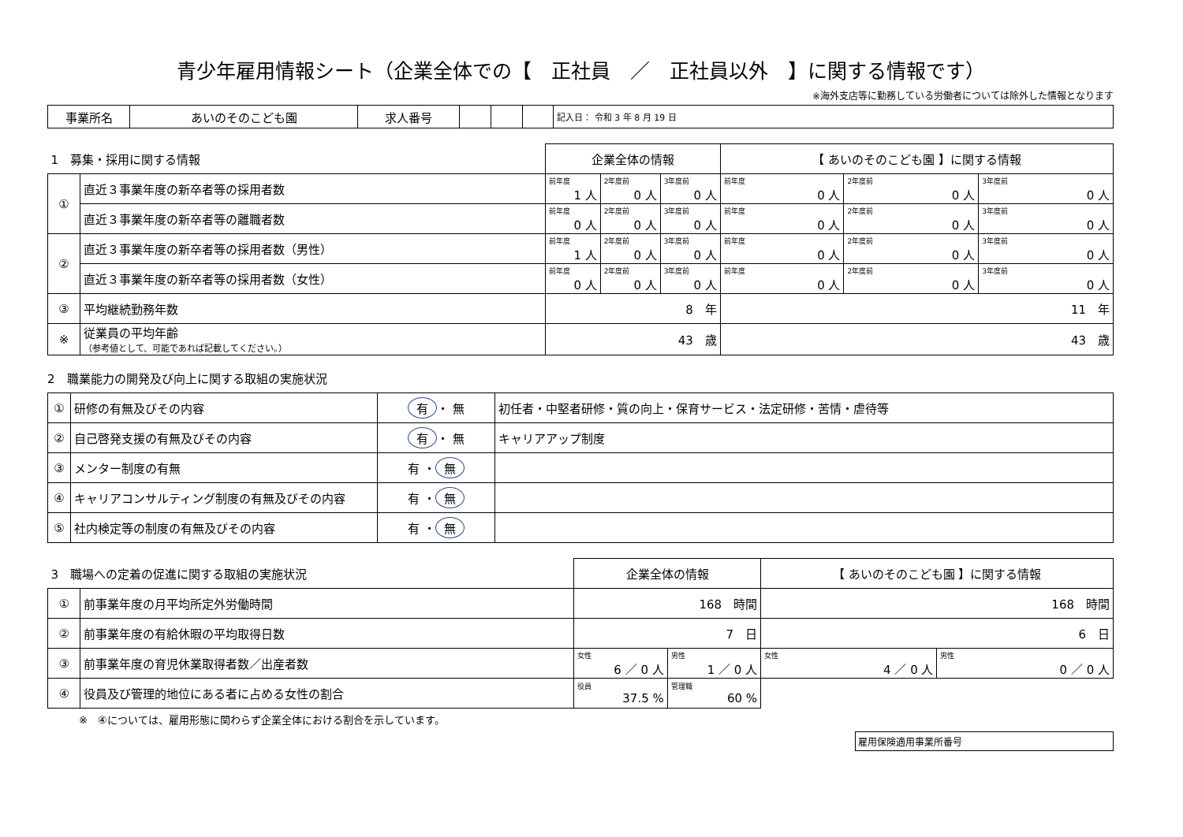青少年雇用情報シート（企業全体での【　正社員　／　正社員以外　】に関する情報です）
※海外支店等に勤務している労働者については除外した情報となります
| 事業所名 | あいのそのこども園 | 求人番号 | | | | 記入日： 令和 3 年 8 月 19 日 |
| 1 募集・採用に関する情報 | | 企業全体の情報 | | | 【 あいのそのこども園 】に関する情報 | | |
| ① | 直近３事業年度の新卒者等の採用者数 | 前年度 1 人 | 2年度前 0 人 | 3年度前 0 人 | 前年度 0 人 | 2年度前 0 人 | 3年度前 0 人 |
| | 直近３事業年度の新卒者等の離職者数 | 前年度 0 人 | 2年度前 0 人 | 3年度前 0 人 | 前年度 0 人 | 2年度前 0 人 | 3年度前 0 人 |
| ② | 直近３事業年度の新卒者等の採用者数（男性） | 前年度 1 人 | 2年度前 0 人 | 3年度前 0 人 | 前年度 0 人 | 2年度前 0 人 | 3年度前 0 人 |
| | 直近３事業年度の新卒者等の採用者数（女性） | 前年度 0 人 | 2年度前 0 人 | 3年度前 0 人 | 前年度 0 人 | 2年度前 0 人 | 3年度前 0 人 |
| ③ | 平均継続勤務年数 | 8 年 | | | 11 年 | | |
| ※ | 従業員の平均年齢 （参考値として、可能であれば記載してください。） | 43 歳 | | | 43 歳 | | |
2　職業能力の開発及び向上に関する取組の実施状況
| ① | 研修の有無及びその内容 | 有 ・ 無 | 初任者・中堅者研修・質の向上・保育サービス・法定研修・苦情・虐待等 |
| ② | 自己啓発支援の有無及びその内容 | 有 ・ 無 | キャリアアップ制度 |
| ③ | メンター制度の有無 | 有 ・ 無 | |
| ④ | キャリアコンサルティング制度の有無及びその内容 | 有 ・ 無 | |
| ⑤ | 社内検定等の制度の有無及びその内容 | 有 ・ 無 | |
| 3 職場への定着の促進に関する取組の実施状況 | | 企業全体の情報 | | 【 あいのそのこども園 】に関する情報 | |
| ① | 前事業年度の月平均所定外労働時間 | 168 時間 | | 168 時間 | |
| ② | 前事業年度の有給休暇の平均取得日数 | 7 日 | | 6 日 | |
| ③ | 前事業年度の育児休業取得者数／出産者数 | 女性 6 ／ 0 人 | 男性 1 ／ 0 人 | 女性 4 ／ 0 人 | 男性 0 ／ 0 人 |
| ④ | 役員及び管理的地位にある者に占める女性の割合 | 役員 37.5 % | 管理職 60 % | | |
※　④については、雇用形態に関わらず企業全体における割合を示しています。
雇用保険適用事業所番号